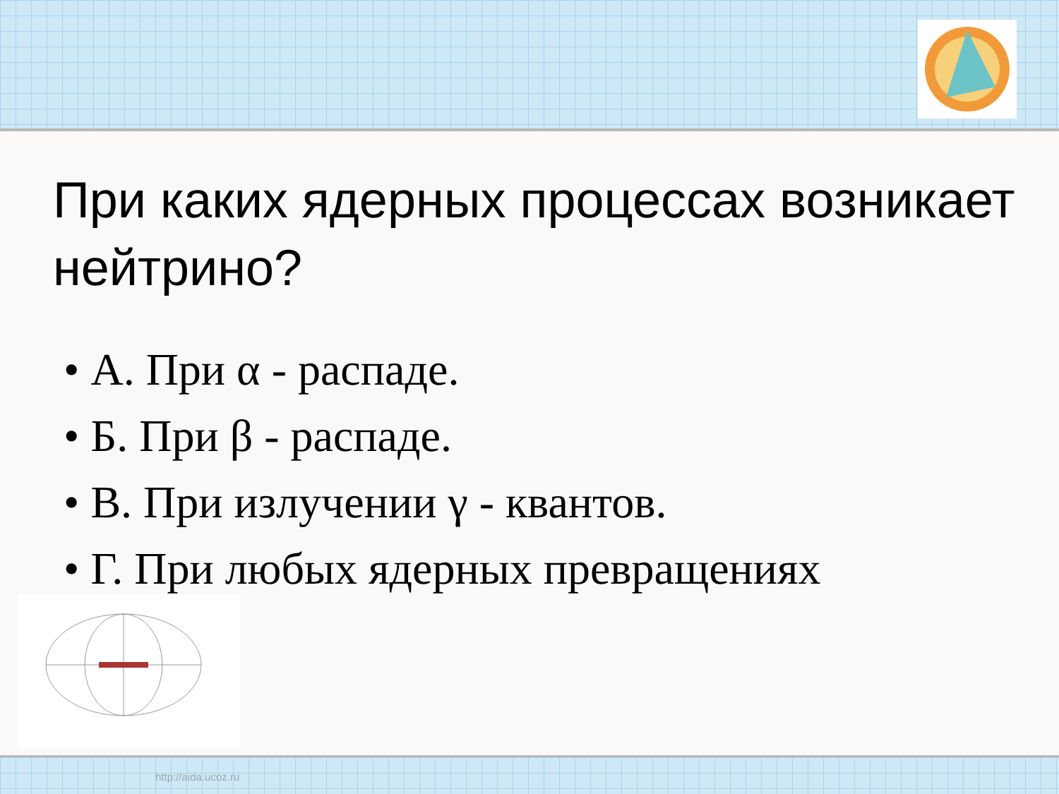При каких ядерных процессах возникает нейтрино?
• А. При α - распаде.
• Б. При β - распаде.
• В. При излучении γ - квантов.
• Г. При любых ядерных превращениях
http://aida.ucoz.ru